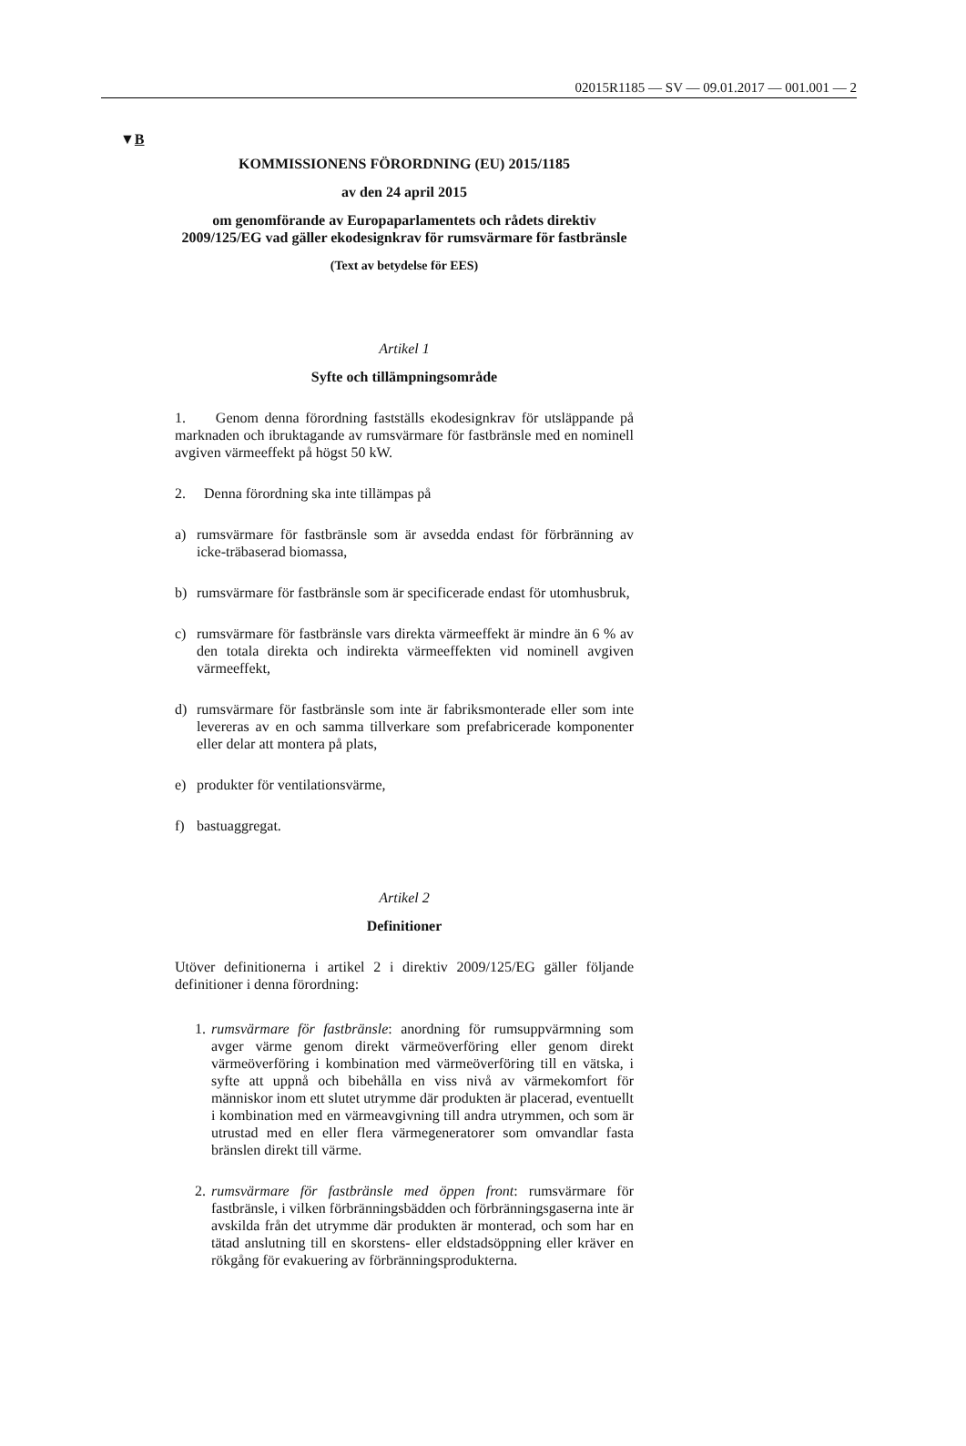02015R1185 — SV — 09.01.2017 — 001.001 — 2
▼B
KOMMISSIONENS FÖRORDNING (EU) 2015/1185
av den 24 april 2015
om genomförande av Europaparlamentets och rådets direktiv 2009/125/EG vad gäller ekodesignkrav för rumsvärmare för fastbränsle
(Text av betydelse för EES)
Artikel 1
Syfte och tillämpningsområde
1. Genom denna förordning fastställs ekodesignkrav för utsläppande på marknaden och ibruktagande av rumsvärmare för fastbränsle med en nominell avgiven värmeeffekt på högst 50 kW.
2. Denna förordning ska inte tillämpas på
a) rumsvärmare för fastbränsle som är avsedda endast för förbränning av icke-träbaserad biomassa,
b) rumsvärmare för fastbränsle som är specificerade endast för utomhusbruk,
c) rumsvärmare för fastbränsle vars direkta värmeeffekt är mindre än 6 % av den totala direkta och indirekta värmeeffekten vid nominell avgiven värmeeffekt,
d) rumsvärmare för fastbränsle som inte är fabriksmonterade eller som inte levereras av en och samma tillverkare som prefabricerade komponenter eller delar att montera på plats,
e) produkter för ventilationsvärme,
f) bastuaggregat.
Artikel 2
Definitioner
Utöver definitionerna i artikel 2 i direktiv 2009/125/EG gäller följande definitioner i denna förordning:
1. rumsvärmare för fastbränsle: anordning för rumsuppvärmning som avger värme genom direkt värmeöverföring eller genom direkt värmeöverföring i kombination med värmeöverföring till en vätska, i syfte att uppnå och bibehålla en viss nivå av värmekomfort för människor inom ett slutet utrymme där produkten är placerad, eventuellt i kombination med en värmeavgivning till andra utrymmen, och som är utrustad med en eller flera värmegeneratorer som omvandlar fasta bränslen direkt till värme.
2. rumsvärmare för fastbränsle med öppen front: rumsvärmare för fastbränsle, i vilken förbränningsbädden och förbränningsgaserna inte är avskilda från det utrymme där produkten är monterad, och som har en tätad anslutning till en skorstens- eller eldstadsöppning eller kräver en rökgång för evakuering av förbränningsprodukterna.